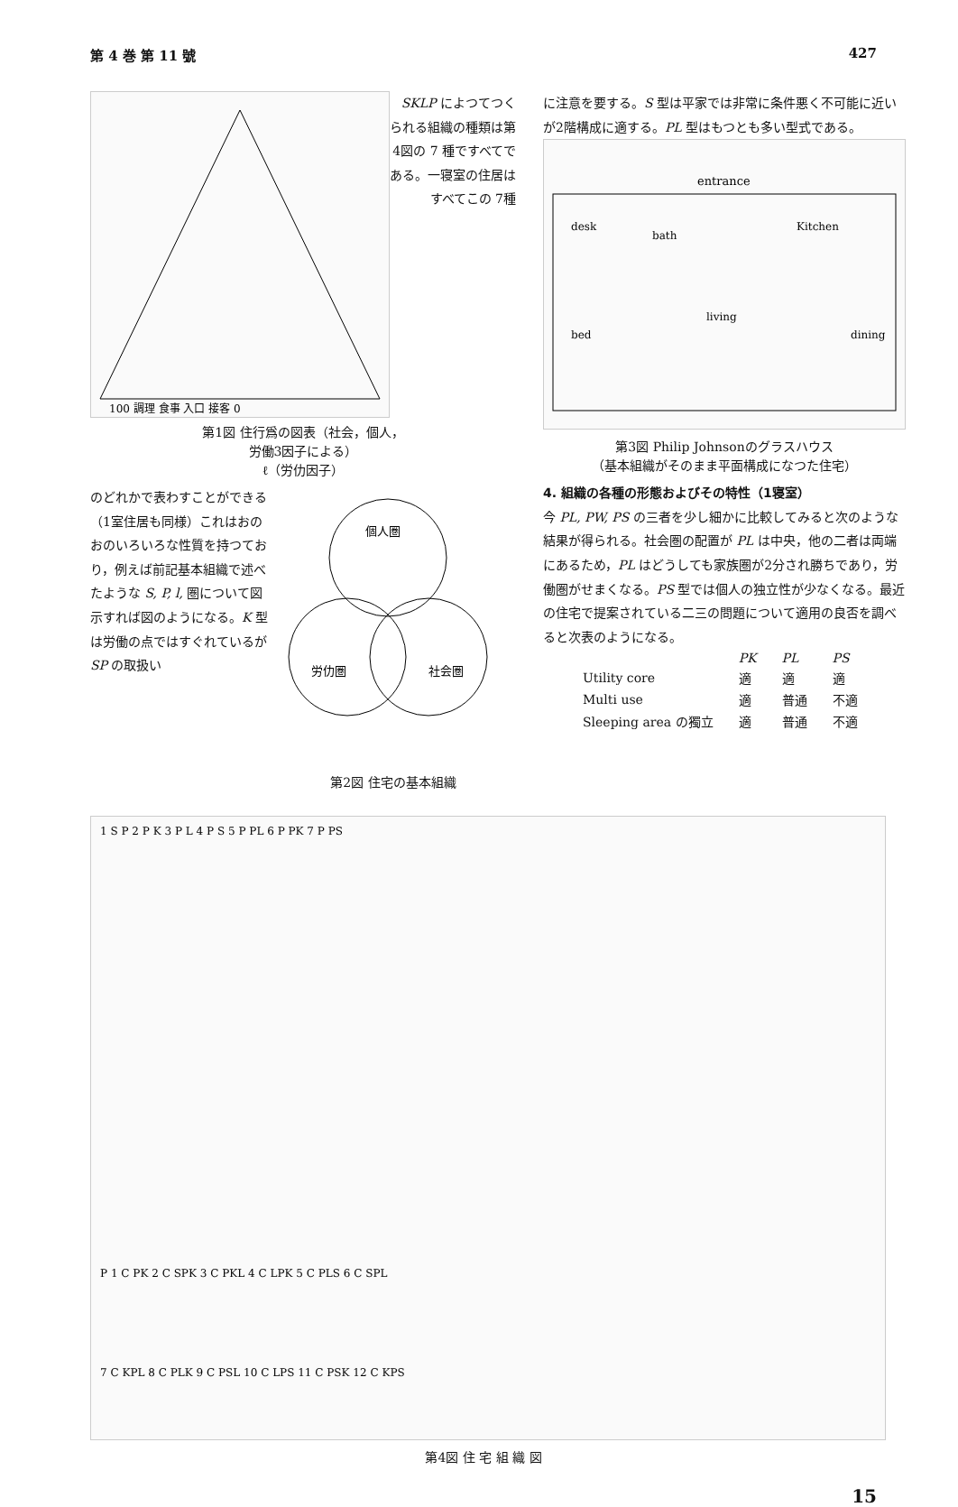第 4 巻 第 11 號 427
100 調理 食事 入口 接客 0
SKLP によつてつくられる組織の種類は第4図の 7 種ですべてである。一寝室の住居はすべてこの 7種
第1図 住行爲の図表（社会，個人，
労働3因子による）
ℓ（労仂因子）
のどれかで表わすことができる（1室住居も同様）これはおのおのいろいろな性質を持つており，例えば前記基本組織で述べたような S, P, l, 圏について図示すれば図のようになる。K 型は労働の点ではすぐれているが SP の取扱い
個人圏
労仂圏
社会圏
第2図 住宅の基本組織
に注意を要する。S 型は平家では非常に条件悪く不可能に近いが2階構成に適する。PL 型はもつとも多い型式である。
entrance
Kitchen
desk
bath
living
bed
dining
第3図 Philip Johnsonのグラスハウス
（基本組織がそのまま平面構成になつた住宅）
4. 組織の各種の形態およびその特性（1寝室）
今 PL, PW, PS の三者を少し細かに比較してみると次のような結果が得られる。社会圏の配置が PL は中央，他の二者は両端にあるため，PL はどうしても家族圏が2分され勝ちであり，労働圏がせまくなる。PS 型では個人の独立性が少なくなる。最近の住宅で提案されている二三の問題について適用の良否を調べると次表のようになる。
| | PK | PL | PS |
| --- | --- | --- | --- |
| Utility core | 適 | 適 | 適 |
| Multi use | 適 | 普通 | 不適 |
| Sleeping area の獨立 | 適 | 普通 | 不適 |
1 S P 2 P K 3 P L 4 P S 5 P PL 6 P PK 7 P PS
P 1 C PK 2 C SPK 3 C PKL 4 C LPK 5 C PLS 6 C SPL
7 C KPL 8 C PLK 9 C PSL 10 C LPS 11 C PSK 12 C KPS
第4図 住 宅 組 織 図
15